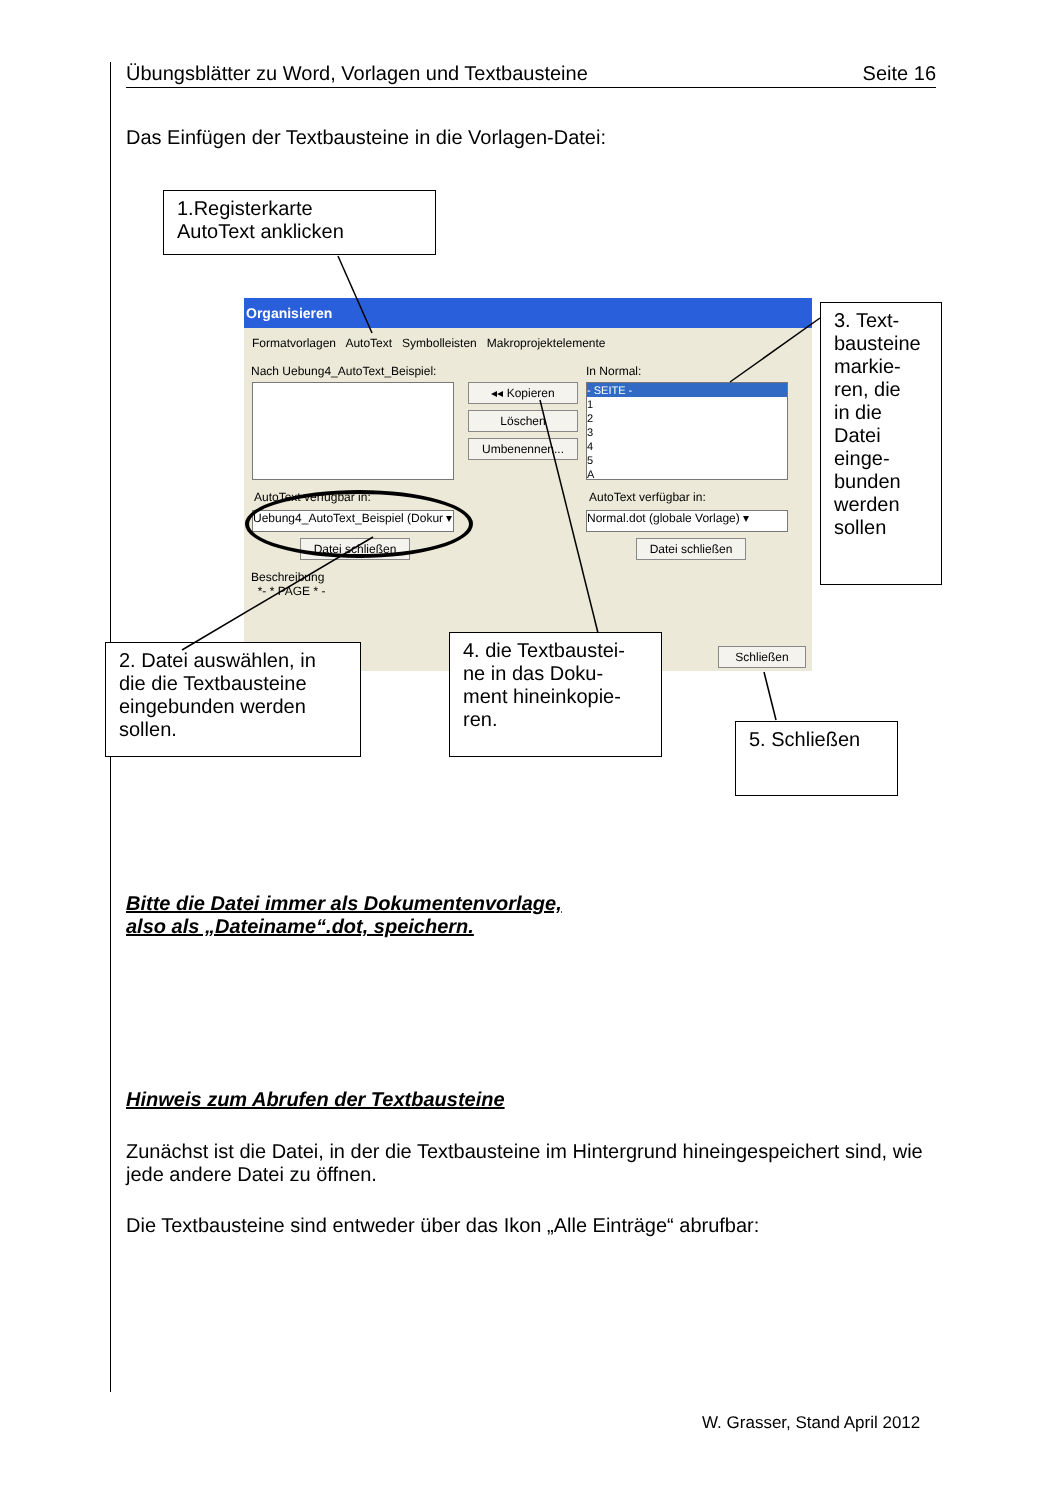Übungsblätter zu Word, Vorlagen und Textbausteine Seite 16
Das Einfügen der Textbausteine in die Vorlagen-Datei:
1.Registerkarte
AutoText anklicken
Organisieren
Formatvorlagen AutoText Symbolleisten Makroprojektelemente
Nach Uebung4_AutoText_Beispiel:
In Normal:
◂◂ Kopieren
Löschen
Umbenennen...
- SEITE -
1
2
3
4
5
A
AutoText verfügbar in: AutoText verfügbar in:
Uebung4_AutoText_Beispiel (Dokur ▾
Normal.dot (globale Vorlage) ▾
Datei schließen Datei schließen
Beschreibung
*- * PAGE * -
Schließen
3. Text-
bausteine
markie-
ren, die
in die
Datei
einge-
bunden
werden
sollen
2. Datei auswählen, in die die Textbausteine eingebunden werden sollen.
4. die Textbaustei-
ne in das Doku-
ment hineinkopie-
ren.
5. Schließen
Bitte die Datei immer als Dokumentenvorlage,
also als „Dateiname“.dot, speichern.
Hinweis zum Abrufen der Textbausteine
Zunächst ist die Datei, in der die Textbausteine im Hintergrund hineingespeichert sind, wie jede andere Datei zu öffnen.
Die Textbausteine sind entweder über das Ikon „Alle Einträge“ abrufbar:
W. Grasser, Stand April 2012